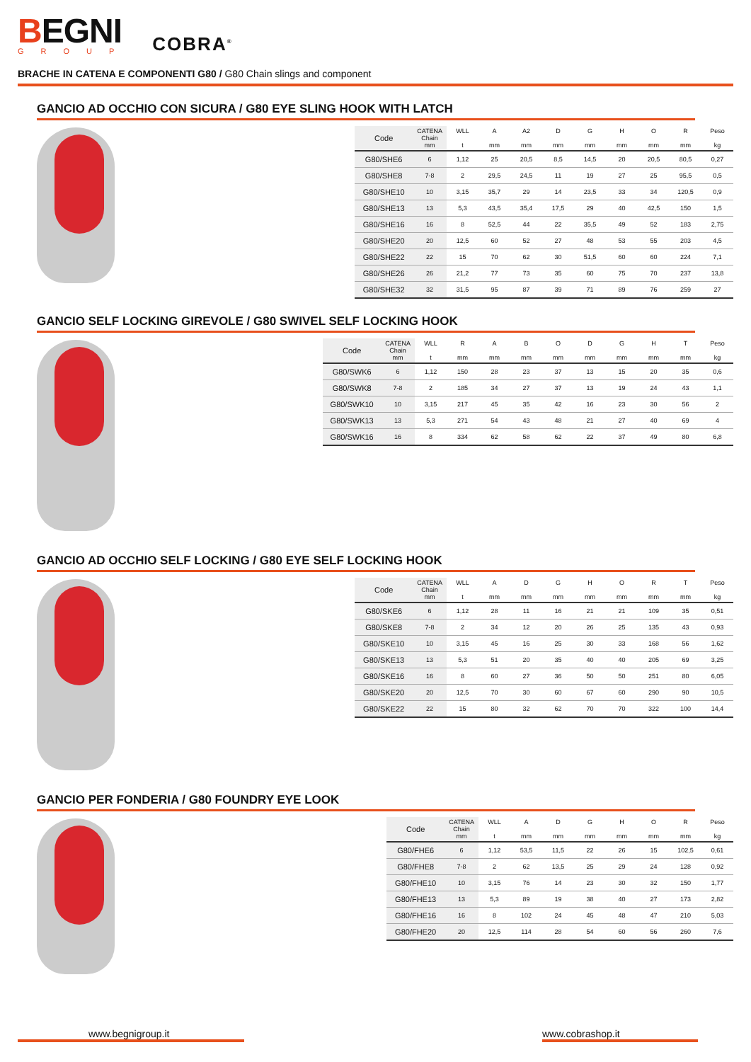BEGNI
GROUP
COBRA<sup>®</sup>
BRACHE IN CATENA E COMPONENTI G80 / G80 Chain slings and component
GANCIO AD OCCHIO CON SICURA / G80 EYE SLING HOOK WITH LATCH
| Code | CATENA Chain mm | WLL t | A mm | A2 mm | D mm | G mm | H mm | O mm | R mm | Peso kg |
| --- | --- | --- | --- | --- | --- | --- | --- | --- | --- | --- |
| G80/SHE6 | 6 | 1,12 | 25 | 20,5 | 8,5 | 14,5 | 20 | 20,5 | 80,5 | 0,27 |
| G80/SHE8 | 7-8 | 2 | 29,5 | 24,5 | 11 | 19 | 27 | 25 | 95,5 | 0,5 |
| G80/SHE10 | 10 | 3,15 | 35,7 | 29 | 14 | 23,5 | 33 | 34 | 120,5 | 0,9 |
| G80/SHE13 | 13 | 5,3 | 43,5 | 35,4 | 17,5 | 29 | 40 | 42,5 | 150 | 1,5 |
| G80/SHE16 | 16 | 8 | 52,5 | 44 | 22 | 35,5 | 49 | 52 | 183 | 2,75 |
| G80/SHE20 | 20 | 12,5 | 60 | 52 | 27 | 48 | 53 | 55 | 203 | 4,5 |
| G80/SHE22 | 22 | 15 | 70 | 62 | 30 | 51,5 | 60 | 60 | 224 | 7,1 |
| G80/SHE26 | 26 | 21,2 | 77 | 73 | 35 | 60 | 75 | 70 | 237 | 13,8 |
| G80/SHE32 | 32 | 31,5 | 95 | 87 | 39 | 71 | 89 | 76 | 259 | 27 |
GANCIO SELF LOCKING GIREVOLE / G80 SWIVEL SELF LOCKING HOOK
| Code | CATENA Chain mm | WLL t | R mm | A mm | B mm | O mm | D mm | G mm | H mm | T mm | Peso kg |
| --- | --- | --- | --- | --- | --- | --- | --- | --- | --- | --- | --- |
| G80/SWK6 | 6 | 1,12 | 150 | 28 | 23 | 37 | 13 | 15 | 20 | 35 | 0,6 |
| G80/SWK8 | 7-8 | 2 | 185 | 34 | 27 | 37 | 13 | 19 | 24 | 43 | 1,1 |
| G80/SWK10 | 10 | 3,15 | 217 | 45 | 35 | 42 | 16 | 23 | 30 | 56 | 2 |
| G80/SWK13 | 13 | 5,3 | 271 | 54 | 43 | 48 | 21 | 27 | 40 | 69 | 4 |
| G80/SWK16 | 16 | 8 | 334 | 62 | 58 | 62 | 22 | 37 | 49 | 80 | 6,8 |
GANCIO AD OCCHIO SELF LOCKING / G80 EYE SELF LOCKING HOOK
| Code | CATENA Chain mm | WLL t | A mm | D mm | G mm | H mm | O mm | R mm | T mm | Peso kg |
| --- | --- | --- | --- | --- | --- | --- | --- | --- | --- | --- |
| G80/SKE6 | 6 | 1,12 | 28 | 11 | 16 | 21 | 21 | 109 | 35 | 0,51 |
| G80/SKE8 | 7-8 | 2 | 34 | 12 | 20 | 26 | 25 | 135 | 43 | 0,93 |
| G80/SKE10 | 10 | 3,15 | 45 | 16 | 25 | 30 | 33 | 168 | 56 | 1,62 |
| G80/SKE13 | 13 | 5,3 | 51 | 20 | 35 | 40 | 40 | 205 | 69 | 3,25 |
| G80/SKE16 | 16 | 8 | 60 | 27 | 36 | 50 | 50 | 251 | 80 | 6,05 |
| G80/SKE20 | 20 | 12,5 | 70 | 30 | 60 | 67 | 60 | 290 | 90 | 10,5 |
| G80/SKE22 | 22 | 15 | 80 | 32 | 62 | 70 | 70 | 322 | 100 | 14,4 |
GANCIO PER FONDERIA / G80 FOUNDRY EYE LOOK
| Code | CATENA Chain mm | WLL t | A mm | D mm | G mm | H mm | O mm | R mm | Peso kg |
| --- | --- | --- | --- | --- | --- | --- | --- | --- | --- |
| G80/FHE6 | 6 | 1,12 | 53,5 | 11,5 | 22 | 26 | 15 | 102,5 | 0,61 |
| G80/FHE8 | 7-8 | 2 | 62 | 13,5 | 25 | 29 | 24 | 128 | 0,92 |
| G80/FHE10 | 10 | 3,15 | 76 | 14 | 23 | 30 | 32 | 150 | 1,77 |
| G80/FHE13 | 13 | 5,3 | 89 | 19 | 38 | 40 | 27 | 173 | 2,82 |
| G80/FHE16 | 16 | 8 | 102 | 24 | 45 | 48 | 47 | 210 | 5,03 |
| G80/FHE20 | 20 | 12,5 | 114 | 28 | 54 | 60 | 56 | 260 | 7,6 |
www.begnigroup.it www.cobrashop.it